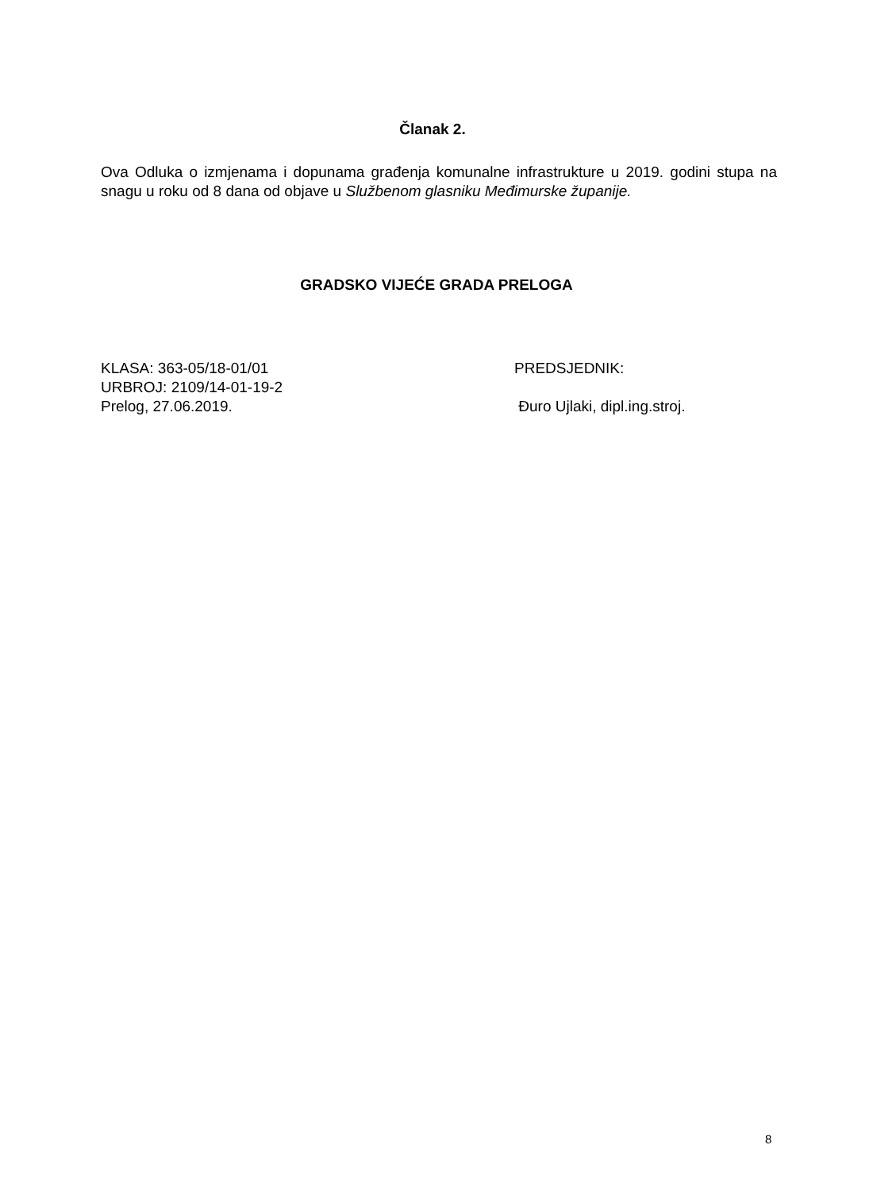Članak 2.
Ova Odluka o izmjenama i dopunama građenja komunalne infrastrukture u 2019. godini stupa na snagu u roku od 8 dana od objave u Službenom glasniku Međimurske županije.
GRADSKO VIJEĆE GRADA PRELOGA
KLASA: 363-05/18-01/01 PREDSJEDNIK:
URBROJ: 2109/14-01-19-2
Prelog, 27.06.2019. Đuro Ujlaki, dipl.ing.stroj.
8